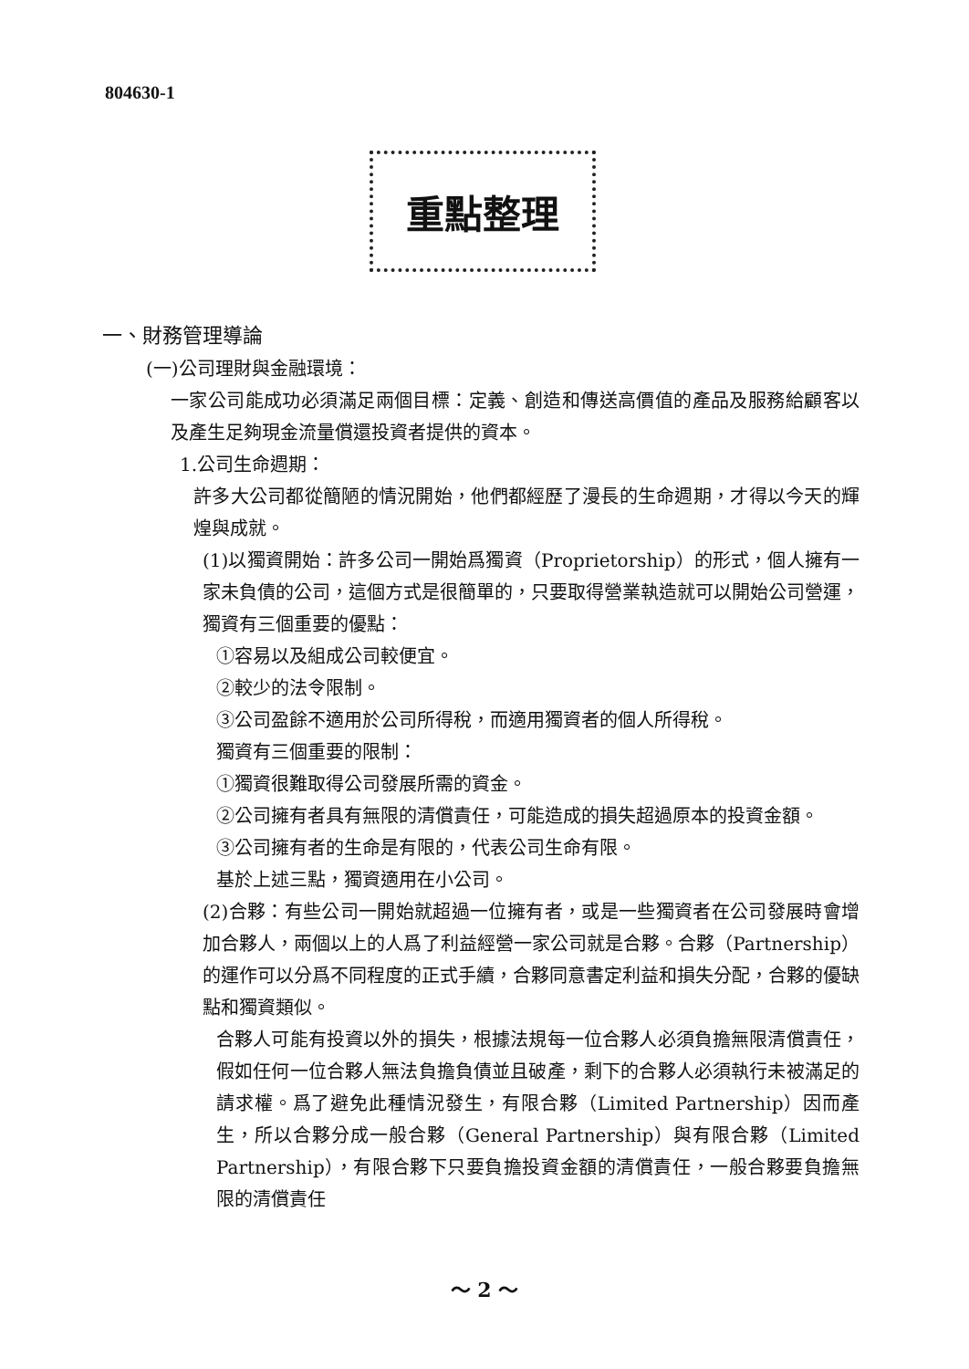804630-1
重點整理
一、財務管理導論
(一)公司理財與金融環境：
一家公司能成功必須滿足兩個目標：定義、創造和傳送高價值的產品及服務給顧客以及產生足夠現金流量償還投資者提供的資本。
1.公司生命週期：
許多大公司都從簡陋的情況開始，他們都經歷了漫長的生命週期，才得以今天的輝煌與成就。
(1)以獨資開始：許多公司一開始爲獨資（Proprietorship）的形式，個人擁有一家未負債的公司，這個方式是很簡單的，只要取得營業執造就可以開始公司營運，獨資有三個重要的優點：
①容易以及組成公司較便宜。
②較少的法令限制。
③公司盈餘不適用於公司所得稅，而適用獨資者的個人所得稅。
獨資有三個重要的限制：
①獨資很難取得公司發展所需的資金。
②公司擁有者具有無限的清償責任，可能造成的損失超過原本的投資金額。
③公司擁有者的生命是有限的，代表公司生命有限。
基於上述三點，獨資適用在小公司。
(2)合夥：有些公司一開始就超過一位擁有者，或是一些獨資者在公司發展時會增加合夥人，兩個以上的人爲了利益經營一家公司就是合夥。合夥（Partnership）的運作可以分爲不同程度的正式手續，合夥同意書定利益和損失分配，合夥的優缺點和獨資類似。
合夥人可能有投資以外的損失，根據法規每一位合夥人必須負擔無限清償責任，假如任何一位合夥人無法負擔負債並且破產，剩下的合夥人必須執行未被滿足的請求權。爲了避免此種情況發生，有限合夥（Limited Partnership）因而產生，所以合夥分成一般合夥（General Partnership）與有限合夥（Limited Partnership），有限合夥下只要負擔投資金額的清償責任，一般合夥要負擔無限的清償責任
～ 2 ～